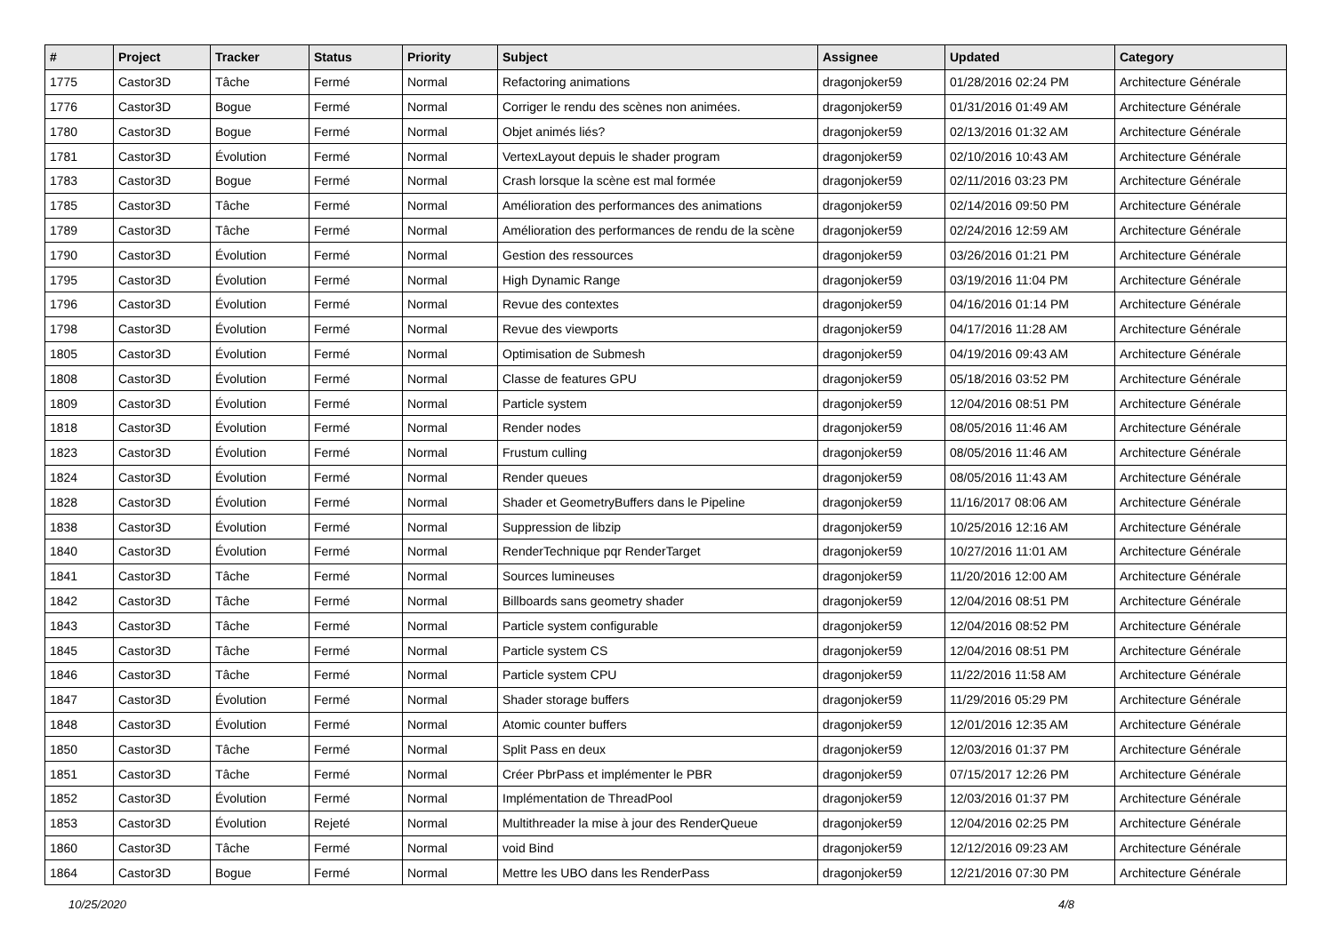| # | Project | Tracker | Status | Priority | Subject | Assignee | Updated | Category |
| --- | --- | --- | --- | --- | --- | --- | --- | --- |
| 1775 | Castor3D | Tâche | Fermé | Normal | Refactoring animations | dragonjoker59 | 01/28/2016 02:24 PM | Architecture Générale |
| 1776 | Castor3D | Bogue | Fermé | Normal | Corriger le rendu des scènes non animées. | dragonjoker59 | 01/31/2016 01:49 AM | Architecture Générale |
| 1780 | Castor3D | Bogue | Fermé | Normal | Objet animés liés? | dragonjoker59 | 02/13/2016 01:32 AM | Architecture Générale |
| 1781 | Castor3D | Évolution | Fermé | Normal | VertexLayout depuis le shader program | dragonjoker59 | 02/10/2016 10:43 AM | Architecture Générale |
| 1783 | Castor3D | Bogue | Fermé | Normal | Crash lorsque la scène est mal formée | dragonjoker59 | 02/11/2016 03:23 PM | Architecture Générale |
| 1785 | Castor3D | Tâche | Fermé | Normal | Amélioration des performances des animations | dragonjoker59 | 02/14/2016 09:50 PM | Architecture Générale |
| 1789 | Castor3D | Tâche | Fermé | Normal | Amélioration des performances de rendu de la scène | dragonjoker59 | 02/24/2016 12:59 AM | Architecture Générale |
| 1790 | Castor3D | Évolution | Fermé | Normal | Gestion des ressources | dragonjoker59 | 03/26/2016 01:21 PM | Architecture Générale |
| 1795 | Castor3D | Évolution | Fermé | Normal | High Dynamic Range | dragonjoker59 | 03/19/2016 11:04 PM | Architecture Générale |
| 1796 | Castor3D | Évolution | Fermé | Normal | Revue des contextes | dragonjoker59 | 04/16/2016 01:14 PM | Architecture Générale |
| 1798 | Castor3D | Évolution | Fermé | Normal | Revue des viewports | dragonjoker59 | 04/17/2016 11:28 AM | Architecture Générale |
| 1805 | Castor3D | Évolution | Fermé | Normal | Optimisation de Submesh | dragonjoker59 | 04/19/2016 09:43 AM | Architecture Générale |
| 1808 | Castor3D | Évolution | Fermé | Normal | Classe de features GPU | dragonjoker59 | 05/18/2016 03:52 PM | Architecture Générale |
| 1809 | Castor3D | Évolution | Fermé | Normal | Particle system | dragonjoker59 | 12/04/2016 08:51 PM | Architecture Générale |
| 1818 | Castor3D | Évolution | Fermé | Normal | Render nodes | dragonjoker59 | 08/05/2016 11:46 AM | Architecture Générale |
| 1823 | Castor3D | Évolution | Fermé | Normal | Frustum culling | dragonjoker59 | 08/05/2016 11:46 AM | Architecture Générale |
| 1824 | Castor3D | Évolution | Fermé | Normal | Render queues | dragonjoker59 | 08/05/2016 11:43 AM | Architecture Générale |
| 1828 | Castor3D | Évolution | Fermé | Normal | Shader et GeometryBuffers dans le Pipeline | dragonjoker59 | 11/16/2017 08:06 AM | Architecture Générale |
| 1838 | Castor3D | Évolution | Fermé | Normal | Suppression de libzip | dragonjoker59 | 10/25/2016 12:16 AM | Architecture Générale |
| 1840 | Castor3D | Évolution | Fermé | Normal | RenderTechnique pqr RenderTarget | dragonjoker59 | 10/27/2016 11:01 AM | Architecture Générale |
| 1841 | Castor3D | Tâche | Fermé | Normal | Sources lumineuses | dragonjoker59 | 11/20/2016 12:00 AM | Architecture Générale |
| 1842 | Castor3D | Tâche | Fermé | Normal | Billboards sans geometry shader | dragonjoker59 | 12/04/2016 08:51 PM | Architecture Générale |
| 1843 | Castor3D | Tâche | Fermé | Normal | Particle system configurable | dragonjoker59 | 12/04/2016 08:52 PM | Architecture Générale |
| 1845 | Castor3D | Tâche | Fermé | Normal | Particle system CS | dragonjoker59 | 12/04/2016 08:51 PM | Architecture Générale |
| 1846 | Castor3D | Tâche | Fermé | Normal | Particle system CPU | dragonjoker59 | 11/22/2016 11:58 AM | Architecture Générale |
| 1847 | Castor3D | Évolution | Fermé | Normal | Shader storage buffers | dragonjoker59 | 11/29/2016 05:29 PM | Architecture Générale |
| 1848 | Castor3D | Évolution | Fermé | Normal | Atomic counter buffers | dragonjoker59 | 12/01/2016 12:35 AM | Architecture Générale |
| 1850 | Castor3D | Tâche | Fermé | Normal | Split Pass en deux | dragonjoker59 | 12/03/2016 01:37 PM | Architecture Générale |
| 1851 | Castor3D | Tâche | Fermé | Normal | Créer PbrPass et implémenter le PBR | dragonjoker59 | 07/15/2017 12:26 PM | Architecture Générale |
| 1852 | Castor3D | Évolution | Fermé | Normal | Implémentation de ThreadPool | dragonjoker59 | 12/03/2016 01:37 PM | Architecture Générale |
| 1853 | Castor3D | Évolution | Rejeté | Normal | Multithreader la mise à jour des RenderQueue | dragonjoker59 | 12/04/2016 02:25 PM | Architecture Générale |
| 1860 | Castor3D | Tâche | Fermé | Normal | void Bind | dragonjoker59 | 12/12/2016 09:23 AM | Architecture Générale |
| 1864 | Castor3D | Bogue | Fermé | Normal | Mettre les UBO dans les RenderPass | dragonjoker59 | 12/21/2016 07:30 PM | Architecture Générale |
10/25/2020 4/8